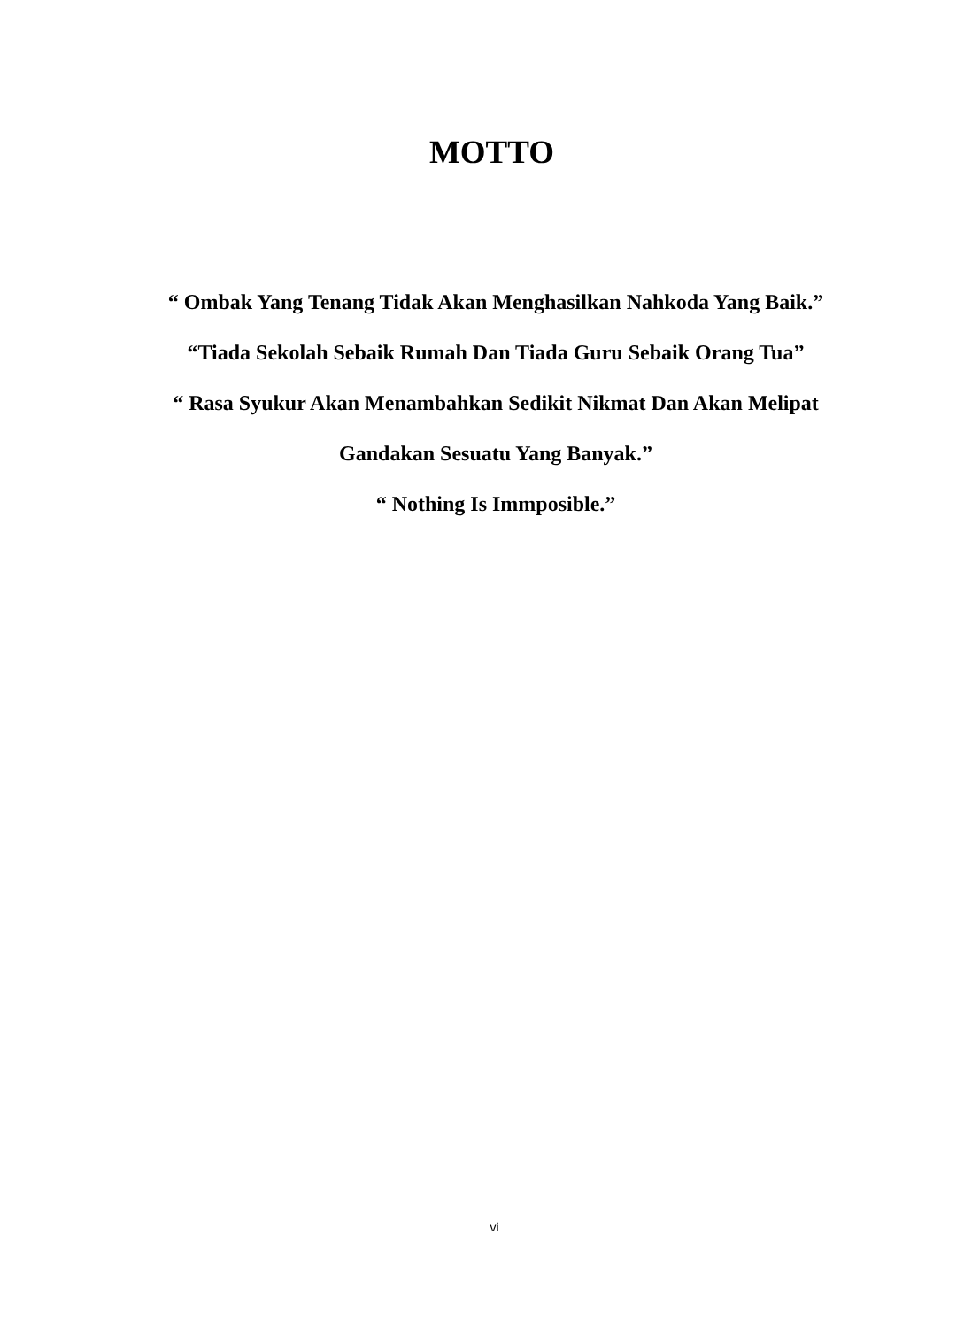MOTTO
“ Ombak Yang Tenang Tidak Akan Menghasilkan Nahkoda Yang Baik.”
“Tiada Sekolah Sebaik Rumah Dan Tiada Guru Sebaik Orang Tua”
“ Rasa Syukur Akan Menambahkan Sedikit Nikmat Dan Akan Melipat Gandakan Sesuatu Yang Banyak.”
“ Nothing Is Immposible.”
vi